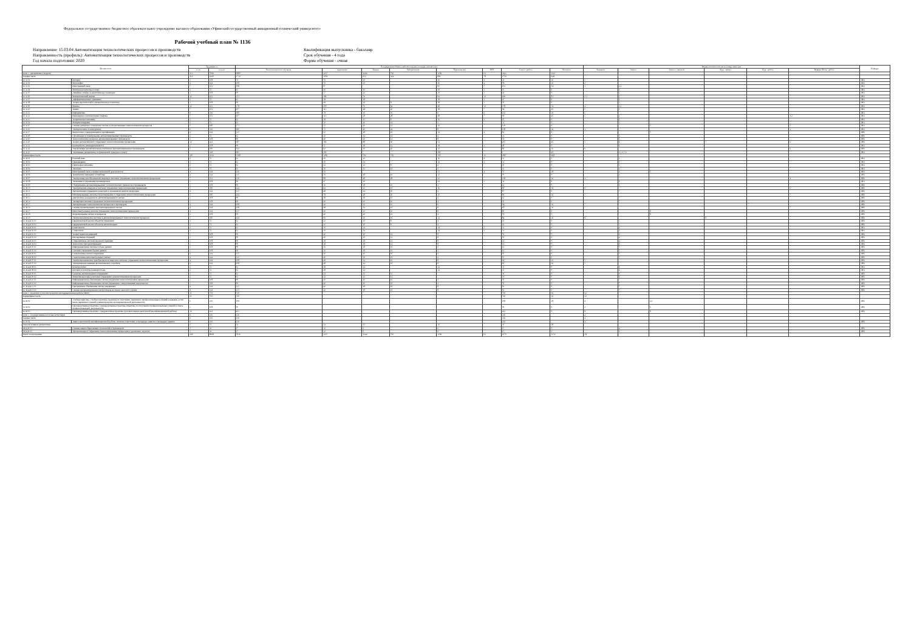Федеральное государственное бюджетное образовательное учреждение высшего образования «Уфимский государственный авиационный технический университет»
Рабочий учебный план № 1136
Направление: 15.03.04 Автоматизация технологических процессов и производств
Направленность (профиль): Автоматизация технологических процессов и производств
Год начала подготовки: 2020
Квалификация выпускника - бакалавр
Срок обучения - 4 года
Форма обучения - очная
| Дисциплины | | Трудоемкость | | Распределение объема учебной нагрузки по видам занятий (час) | | | | | | | | Форма итогового контроля (номер семестра) | | | | | | Кафедра |
| --- | --- | --- | --- | --- | --- | --- | --- | --- | --- | --- | --- | --- | --- | --- | --- | --- | --- | --- |
| | | в з.е. | в часах | Всего контактного обучения | Аудиторная | Лекции | Лабораторные | Практические | КСР | Самост. работа | Контроль | Экзамены | Зачеты | Зачеты с оценкой | Курс. проект | Курс. работа | Реферат/Контр. работа | |
| Блок 1. Дисциплины (модули) | | 213 | 7996 | 6880 | 3237 | 1244 | 720 | 1182 | 91 | 3643 | 1116 | | | | | | | |
| Базовая часть | | 112 | 4360 | 3712 | 1956 | 652 | 344 | 882 | 78 | 1756 | 648 | | | | | | | |
| Б1.Б.01 | История | 3 | 108 | 72 | 50 | 20 | | 26 | 4 | 22 | 36 | 1 | | | | | | 3861 |
| Б1.Б.02 | Философия | 4 | 144 | 108 | 50 | 20 | | 26 | 4 | 58 | 36 | 2 | | | | | | 3861 |
| Б1.Б.03 | Иностранный язык | 7 | 252 | 198 | 97 | | | 90 | 7 | 101 | 54 | 3 | 1,2 | | | | | 3861 |
| Б1.Б.04 | Физическая культура и спорт | 2 | 72 | 63 | 40 | 10 | | 28 | 2 | 23 | 9 | | 1 | | | | | 3861 |
| Б1.Б.05 | Линейная алгебра и аналитическая геометрия | 3 | 108 | 99 | 57 | 24 | | 30 | 3 | 42 | 9 | | 1 | | | | | 3861 |
| Б1.Б.06 | Математический анализ | 12 | 432 | 351 | 182 | 76 | | 94 | 12 | 169 | 81 | 2,3 | 1 | | | | | 3861 |
| Б1.Б.07 | Дифференциальные уравнения | 2 | 72 | 63 | 38 | 18 | | 18 | 2 | 25 | 9 | | 2 | | | | | 3861 |
| Б1.Б.08 | Теория вероятностей и математическая статистика | 3 | 108 | 99 | 49 | 20 | 8 | 18 | 3 | 50 | 9 | | 3 | | | | | 3861 |
| Б1.Б.09 | Физика | 12 | 432 | 378 | 200 | 76 | 64 | 48 | 12 | 178 | 54 | 4 | 2,3 | | | | | 3861 |
| Б1.Б.10 | Химия | 7 | 252 | 207 | 113 | 48 | 40 | 18 | 7 | 94 | 45 | 2 | 1 | | | | | 3861 |
| Б1.Б.11 | Информатика | 6 | 216 | 180 | 78 | 30 | 36 | 6 | 6 | 102 | 36 | 1 | | | | | | 3861 |
| Б1.Б.12 | Инженерная и компьютерная графика | 7 | 252 | 207 | 111 | 28 | 28 | 48 | 7 | 96 | 45 | 1 | 2 | | | | 1,2 | 3861 |
| Б1.Б.13 | Теоретическая механика | 2 | 72 | 63 | 38 | 12 | 8 | 16 | 2 | 25 | 9 | | 2 | | | | | 3861 |
| Б1.Б.14 | Материаловедение | 2 | 72 | 63 | 30 | 16 | 12 | 2 | | 33 | 9 | | 3 | | | | | 3861 |
| Б1.Б.15 | Основы дискретно-логических систем и алгоритмизация технологических процессов | 5 | 180 | 171 | 52 | 26 | 12 | 14 | | 119 | 9 | | | 3 | | | 3 | 3861 |
| Б1.Б.16 | Электротехника и электроника | 6 | 216 | 180 | 72 | 40 | 24 | 8 | | 108 | 36 | 3 | | | | | 3 | 3861 |
| Б1.Б.17 | Метрология, стандартизация и сертификация | 4 | 144 | 135 | 52 | 18 | 16 | 14 | 4 | 83 | 9 | | | 5 | | | | 3881 |
| Б1.Б.18 | Организация и планирование автоматизированных производств | 2 | 72 | 63 | 30 | 14 | 12 | 4 | | 33 | 9 | | 5 | | | | | 3881 |
| Б1.Б.19 | Технологические процессы автоматизированных производств | 3 | 108 | 99 | 40 | 20 | 12 | 8 | | 59 | 9 | | 5 | | | | | 3881 |
| Б1.Б.20 | Теория автоматического управления технологическими процессами | 12 | 432 | 387 | 182 | 88 | 40 | 54 | | 205 | 45 | 5 | 6 | | 5 | | 6 | 3881 |
| Б1.Б.21 | Безопасность жизнедеятельности | 3 | 108 | 99 | 51 | 18 | 12 | 18 | 3 | 48 | 9 | | 6 | | | | | 3861 |
| Б1.Б.22 | Управляющие вычислительные комплексы автоматизированных производств | 5 | 180 | 144 | 62 | 30 | 20 | 12 | | 82 | 36 | 6 | | | | | 6 | 3881 |
| Б1.Б.23 | Элективные дисциплины по физической культуре и спорту | | 328 | 283 | 282 | | | 282 | | 1 | 45 | | 2,3,4,5,6 | | | | | 3861 |
| Вариативная часть | | 101 | 3636 | 3168 | 1281 | 592 | 376 | 300 | 13 | 1887 | 468 | | | | | | | |
| Б1.В.01 | Русский язык | 2 | 72 | 63 | 30 | 12 | | 16 | 2 | 33 | 9 | | 1 | | | | | 3861 |
| Б1.В.02 | Правоведение | 2 | 72 | 63 | 30 | 14 | | 14 | 2 | 33 | 9 | | 2 | | | | | 3861 |
| Б1.В.03 | Прикладная механика | 2 | 72 | 63 | 24 | 12 | 8 | 4 | | 39 | 9 | | 3 | | | | | 3861 |
| Б1.В.04 | Экология | 2 | 72 | 63 | 30 | 12 | 16 | 2 | | 33 | 9 | | 4 | | | | | 3861 |
| Б1.В.05 | Иностранный язык в профессиональной деятельности | 4 | 144 | 126 | 56 | | | 52 | 4 | 70 | 18 | | 4 | 5 | | | | 3861 |
| Б1.В.06 | Технические измерения и приборы | 4 | 144 | 135 | 56 | 28 | 16 | 12 | | 79 | 9 | | 4 | | | | | 3881 |
| Б1.В.07 | Электронные преобразователи энергии в системах управления технологическими процессами | 7 | 252 | 216 | 98 | 48 | 28 | 22 | | 118 | 36 | 4 | | | | | 4 | 3881 |
| Б1.В.08 | Экономика и управление производством | 3 | 108 | 99 | 47 | 20 | | 24 | 3 | 52 | 9 | | 6 | | | | | 3861 |
| Б1.В.09 | Оборудование автоматизированных технологических процессов и производств | 3 | 108 | 99 | 36 | 18 | 16 | 2 | | 63 | 9 | | 6 | | | | | 3881 |
| Б1.В.10 | Электрические аппараты в системах управления технологическими процессами | 5 | 180 | 144 | 64 | 32 | 16 | 16 | | 80 | 36 | 6 | | | | | 6 | 3881 |
| Б1.В.11 | Автоматизация управления качеством и жизненным циклом продукции | 4 | 144 | 135 | 48 | 24 | 20 | 4 | | 87 | 9 | | 7 | | | | | 3881 |
| Б1.В.12 | Интегрированные системы проектирования и управления технологическими процессами | 5 | 180 | 144 | 58 | 28 | 20 | 10 | | 86 | 36 | 7 | | | | | 7 | 3881 |
| Б1.В.13 | Диагностика и надежность автоматизированных систем | 3 | 108 | 99 | 38 | 18 | 16 | 4 | | 61 | 9 | | 7 | | | | | 3881 |
| Б1.В.14 | Экспертные системы управления технологическими процессами | 3 | 108 | 99 | 40 | 20 | 16 | 4 | | 59 | 9 | | 7 | | | | | 3881 |
| Б1.В.15 | Автоматизация технологических процессов и производств | 4 | 144 | 108 | 44 | 22 | 16 | 6 | | 64 | 36 | 7 | | | | 7 | | 3881 |
| Б1.В.16 | Основы проектирования автоматизированных систем | 4 | 144 | 108 | 48 | 24 | 16 | 8 | | 60 | 36 | 7 | | | | | 7 | 3881 |
| Б1.В.17 | Интеллектуальные системы управления технологическими процессами | 4 | 144 | 135 | 46 | 22 | 16 | 8 | | 89 | 9 | | | 8 | | | | 3881 |
| Б1.В.18 | Моделирование систем и процессов | 3 | 108 | 99 | 40 | 20 | 16 | 4 | | 59 | 9 | | | 8 | | | | 3881 |
| Б1.В.19 | Электромеханические системы в автоматизированных технологических процессах | 5 | 180 | 144 | 60 | 30 | 16 | 14 | | 84 | 36 | 8 | | | 8 | | | 3881 |
| Б1.В.ДВ.01.01 | Предпроектный анализ объектов управления | 2 | 72 | 63 | 22 | 10 | 8 | 4 | | 41 | 9 | | 3 | | | | | 3881 |
| Б1.В.ДВ.01.02 | Предпроектный анализ объектов автоматизации | 2 | 72 | 63 | 22 | 10 | 8 | 4 | | 41 | 9 | | 3 | | | | | 3881 |
| Б1.В.ДВ.02.01 | Политология | 2 | 72 | 63 | 30 | 14 | | 14 | 2 | 33 | 9 | | 4 | | | | | 3861 |
| Б1.В.ДВ.02.02 | Социология | 2 | 72 | 63 | 30 | 14 | | 14 | 2 | 33 | 9 | | 4 | | | | | 3861 |
| Б1.В.ДВ.03.01 | Теория принятия решений | 3 | 108 | 99 | 40 | 20 | 12 | 8 | | 59 | 9 | | 4 | | | | | 3881 |
| Б1.В.ДВ.03.02 | Исследование операций | 3 | 108 | 99 | 40 | 20 | 12 | 8 | | 59 | 9 | | 4 | | | | | 3881 |
| Б1.В.ДВ.04.01 | Операционные системы реального времени | 3 | 108 | 99 | 38 | 18 | 12 | 8 | | 61 | 9 | | 4 | | | | | 3881 |
| Б1.В.ДВ.04.02 | Технология программирования | 3 | 108 | 99 | 38 | 18 | 12 | 8 | | 61 | 9 | | 4 | | | | | 3881 |
| Б1.В.ДВ.05.01 | Информационные системы и базы данных | 3 | 108 | 99 | 36 | 18 | 16 | 2 | | 63 | 9 | | 5 | | | | | 3881 |
| Б1.В.ДВ.05.02 | Системы управления базами данных | 3 | 108 | 99 | 36 | 18 | 16 | 2 | | 63 | 9 | | 5 | | | | | 3881 |
| Б1.В.ДВ.06.01 | Схемотехника систем управления | 4 | 144 | 135 | 40 | 20 | 16 | 4 | | 95 | 9 | | 5 | | | | | 3881 |
| Б1.В.ДВ.06.02 | Схемотехника интеллектуальных систем | 4 | 144 | 135 | 40 | 20 | 16 | 4 | | 95 | 9 | | 5 | | | | | 3881 |
| Б1.В.ДВ.07.01 | Электромеханические преобразователи энергии в системах управления технологическими процессами | 4 | 144 | 108 | 48 | 24 | 16 | 8 | | 60 | 36 | 5 | | | | | | 3881 |
| Б1.В.ДВ.07.02 | Электрические машины автоматических устройств | 4 | 144 | 108 | 48 | 24 | 16 | 8 | | 60 | 36 | 5 | | | | | | 3881 |
| Б1.В.ДВ.08.01 | Культурология | 2 | 72 | 63 | 28 | 14 | | 14 | | 35 | 9 | | 6 | | | | | 3861 |
| Б1.В.ДВ.08.02 | История и культура Башкортостана | 2 | 72 | 63 | 28 | 14 | | 14 | | 35 | 9 | | 6 | | | | | 3861 |
| Б1.В.ДВ.09.01 | Средства автоматизации и управления | 2 | 72 | 63 | 24 | 12 | 12 | | | 39 | 9 | | 6 | | | | | 3881 |
| Б1.В.ДВ.09.02 | Микропроцессоры в системах управления технологическими процессами | 2 | 72 | 63 | 24 | 12 | 12 | | | 39 | 9 | | 6 | | | | | 3881 |
| Б1.В.ДВ.10.01 | Информационное обеспечение систем управления технологическими процессами | 3 | 108 | 99 | 40 | 20 | 16 | 4 | | 59 | 9 | | 7 | | | | | 3881 |
| Б1.В.ДВ.10.02 | Информационное обеспечение систем управления с искусственным интеллектом | 3 | 108 | 99 | 40 | 20 | 16 | 4 | | 59 | 9 | | 7 | | | | | 3881 |
| Б1.В.ДВ.11.01 | Программное обеспечение систем управления | 4 | 144 | 135 | 42 | 18 | 16 | 8 | | 93 | 9 | | 7 | | | | | 3881 |
| Б1.В.ДВ.11.02 | Основы программирования контроллеров на языках высокого уровня | 4 | 144 | 135 | 42 | 18 | 16 | 8 | | 93 | 9 | | 7 | | | | | 3881 |
| Блок 2. Практики, в том числе научно-исследовательская работа (НИР) | | 21 | 756 | 720 | | | | | | 720 | 36 | 14 | | | | | | |
| Вариативная часть | | 21 | 756 | 720 | | | | | | 720 | 36 | 14 | | | | | | |
| Б2.В.01 | Учебная практика: Учебная практика (практика по получению первичных профессиональных умений и навыков, в том числе первичных умений и навыков научно-исследовательской деятельности) | 6 | 216 | 198 | | | | | | 198 | 18 | 4 | | 2,4 | | | | 3881 |
| Б2.В.02 | Производственная практика: Производственная практика (практика по получению профессиональных умений и опыта профессиональной деятельности) | 3 | 108 | 99 | | | | | | 99 | 9 | 2 | | 6 | | | | 3881 |
| Б2.В.03 | Производственная практика: Преддипломная практика (для выполнения выпускной квалификационной работы) | 12 | 432 | 423 | | | | | | 423 | 9 | 8 | | 8 | | | | 3881 |
| Блок 3. Государственная итоговая аттестация | | 6 | 216 | 216 | | | | | | 216 | | 4 | | | | | | |
| Базовая часть | | 6 | 216 | 216 | | | | | | 216 | | 4 | | | | | | |
| Б3.Б.01 | Защита выпускной квалификационной работы, включая подготовку к процедуре защиты и процедуру защиты | 6 | 216 | 216 | | | | | | 216 | | 4 | | | | | | 3881 |
| Факультативные дисциплины | | 2 | 72 | 54 | 24 | 12 | | 12 | | 30 | 18 | | | | | | | |
| ФТД.В.01 | Основы энергосберегающих технологий и производств | 1 | 36 | 27 | 12 | 6 | | 6 | | 15 | 9 | | 4 | | | | | 3881 |
| ФТД.В.02 | Автоматизация и управление технологическими процессами в различных отраслях | 1 | 36 | 27 | 12 | 6 | | 6 | | 15 | 9 | | 6 | | | | | 3881 |
| Всего по программе | | 240 | 8968 | 7816 | 3237 | 1244 | 720 | 1182 | 91 | 4579 | 1152 | 18 | | | | | | |